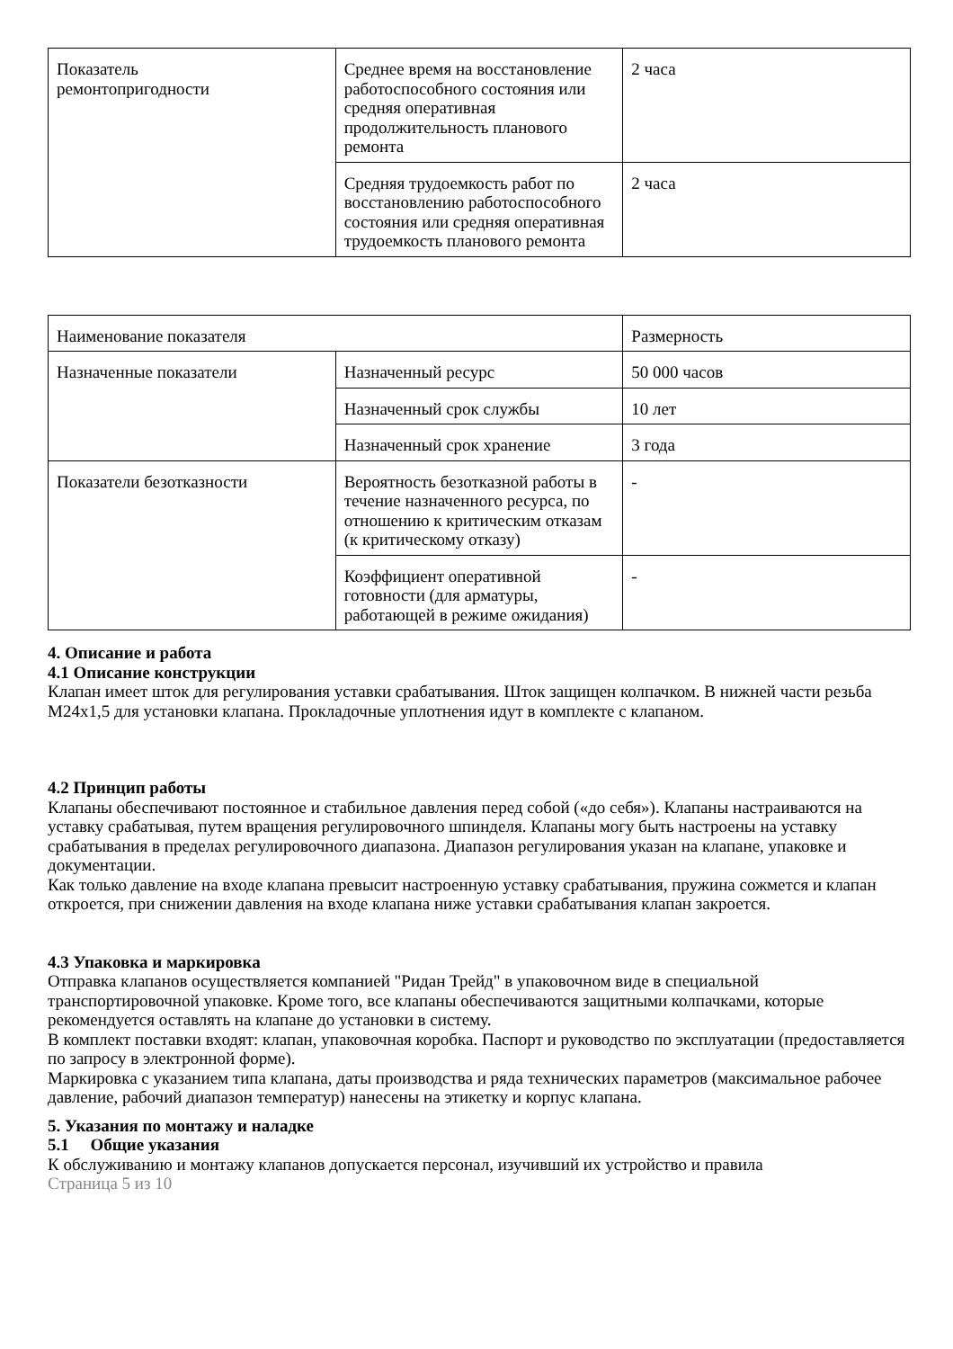| Показатель ремонтопригодности | Среднее время на восстановление работоспособного состояния или средняя оперативная продолжительность планового ремонта | 2 часа |
| | Средняя трудоемкость работ по восстановлению работоспособного состояния или средняя оперативная трудоемкость планового ремонта | 2 часа |
| Наименование показателя | | Размерность |
| Назначенные показатели | Назначенный ресурс | 50 000 часов |
| | Назначенный срок службы | 10 лет |
| | Назначенный срок хранение | 3 года |
| Показатели безотказности | Вероятность безотказной работы в течение назначенного ресурса, по отношению к критическим отказам (к критическому отказу) | - |
| | Коэффициент оперативной готовности (для арматуры, работающей в режиме ожидания) | - |
4. Описание и работа
4.1 Описание конструкции
Клапан имеет шток для регулирования уставки срабатывания. Шток защищен колпачком. В нижней части резьба M24x1,5 для установки клапана. Прокладочные уплотнения идут в комплекте с клапаном.
4.2 Принцип работы
Клапаны обеспечивают постоянное и стабильное давления перед собой («до себя»). Клапаны настраиваются на уставку срабатывая, путем вращения регулировочного шпинделя. Клапаны могу быть настроены на уставку срабатывания в пределах регулировочного диапазона. Диапазон регулирования указан на клапане, упаковке и документации.
Как только давление на входе клапана превысит настроенную уставку срабатывания, пружина сожмется и клапан откроется, при снижении давления на входе клапана ниже уставки срабатывания клапан закроется.
4.3 Упаковка и маркировка
Отправка клапанов осуществляется компанией "Ридан Трейд" в упаковочном виде в специальной транспортировочной упаковке. Кроме того, все клапаны обеспечиваются защитными колпачками, которые рекомендуется оставлять на клапане до установки в систему.
В комплект поставки входят: клапан, упаковочная коробка. Паспорт и руководство по эксплуатации (предоставляется по запросу в электронной форме).
Маркировка с указанием типа клапана, даты производства и ряда технических параметров (максимальное рабочее давление, рабочий диапазон температур) нанесены на этикетку и корпус клапана.
5. Указания по монтажу и наладке
5.1 Общие указания
К обслуживанию и монтажу клапанов допускается персонал, изучивший их устройство и правила
Страница 5 из 10